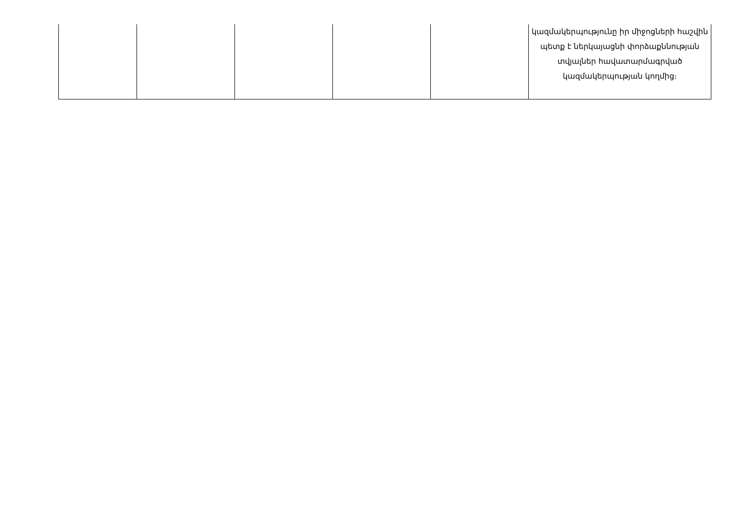| | | | | | կազմակերպությունը իր միջոցների հաշվին պետք է ներկայացնի փորձաքննության տվյալներ հավատարմագրված կազմակերպության կողմից։ |